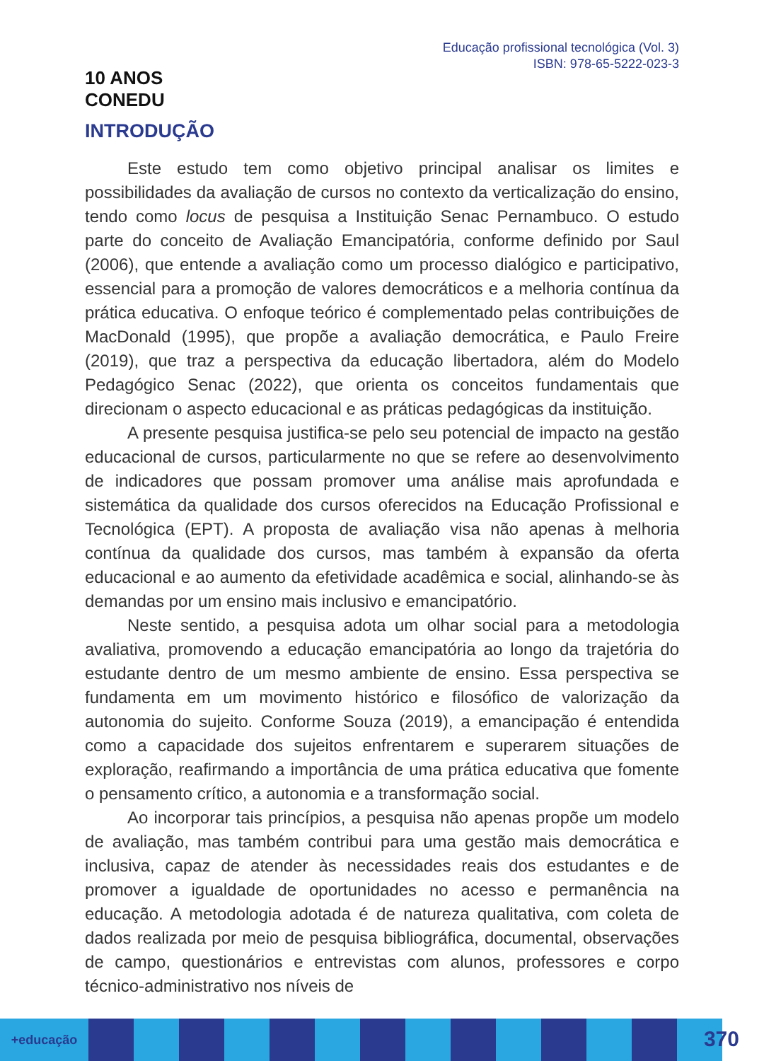10 ANOS
CONEDU
Educação profissional tecnológica (Vol. 3)
ISBN: 978-65-5222-023-3
INTRODUÇÃO
Este estudo tem como objetivo principal analisar os limites e possibilidades da avaliação de cursos no contexto da verticalização do ensino, tendo como locus de pesquisa a Instituição Senac Pernambuco. O estudo parte do conceito de Avaliação Emancipatória, conforme definido por Saul (2006), que entende a avaliação como um processo dialógico e participativo, essencial para a promoção de valores democráticos e a melhoria contínua da prática educativa. O enfoque teórico é complementado pelas contribuições de MacDonald (1995), que propõe a avaliação democrática, e Paulo Freire (2019), que traz a perspectiva da educação libertadora, além do Modelo Pedagógico Senac (2022), que orienta os conceitos fundamentais que direcionam o aspecto educacional e as práticas pedagógicas da instituição.
A presente pesquisa justifica-se pelo seu potencial de impacto na gestão educacional de cursos, particularmente no que se refere ao desenvolvimento de indicadores que possam promover uma análise mais aprofundada e sistemática da qualidade dos cursos oferecidos na Educação Profissional e Tecnológica (EPT). A proposta de avaliação visa não apenas à melhoria contínua da qualidade dos cursos, mas também à expansão da oferta educacional e ao aumento da efetividade acadêmica e social, alinhando-se às demandas por um ensino mais inclusivo e emancipatório.
Neste sentido, a pesquisa adota um olhar social para a metodologia avaliativa, promovendo a educação emancipatória ao longo da trajetória do estudante dentro de um mesmo ambiente de ensino. Essa perspectiva se fundamenta em um movimento histórico e filosófico de valorização da autonomia do sujeito. Conforme Souza (2019), a emancipação é entendida como a capacidade dos sujeitos enfrentarem e superarem situações de exploração, reafirmando a importância de uma prática educativa que fomente o pensamento crítico, a autonomia e a transformação social.
Ao incorporar tais princípios, a pesquisa não apenas propõe um modelo de avaliação, mas também contribui para uma gestão mais democrática e inclusiva, capaz de atender às necessidades reais dos estudantes e de promover a igualdade de oportunidades no acesso e permanência na educação. A metodologia adotada é de natureza qualitativa, com coleta de dados realizada por meio de pesquisa bibliográfica, documental, observações de campo, questionários e entrevistas com alunos, professores e corpo técnico-administrativo nos níveis de
+educação
370